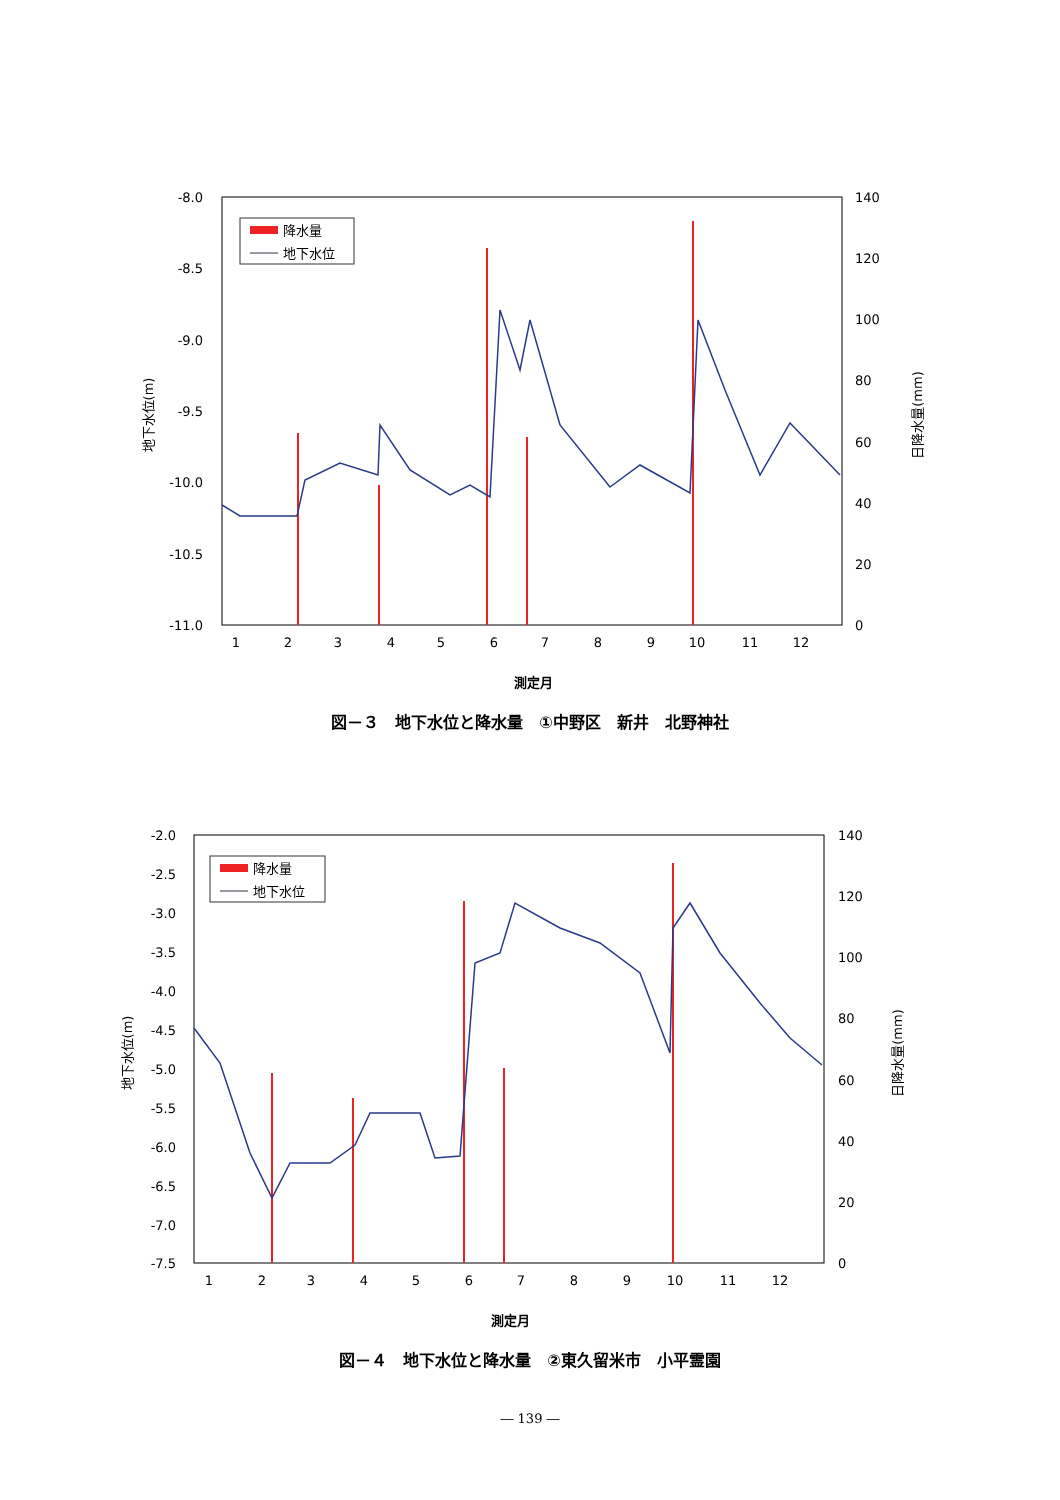-8.0
-8.5
-9.0
-9.5
-10.0
-10.5
-11.0
140
120
100
80
60
40
20
0
1
2
3
4
5
6
7
8
9
10
11
12
測定月
地下水位(m)
日降水量(mm)
降水量
地下水位
図－３　地下水位と降水量　①中野区　新井　北野神社
-2.0
-2.5
-3.0
-3.5
-4.0
-4.5
-5.0
-5.5
-6.0
-6.5
-7.0
-7.5
140
120
100
80
60
40
20
0
1
2
3
4
5
6
7
8
9
10
11
12
測定月
地下水位(m)
日降水量(mm)
降水量
地下水位
図－４　地下水位と降水量　②東久留米市　小平霊園
― 139 ―